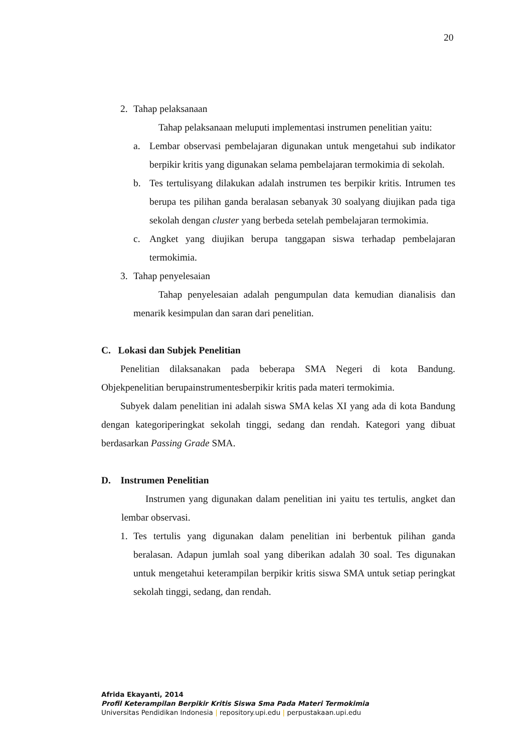20
2. Tahap pelaksanaan
Tahap pelaksanaan meluputi implementasi instrumen penelitian yaitu:
a. Lembar observasi pembelajaran digunakan untuk mengetahui sub indikator berpikir kritis yang digunakan selama pembelajaran termokimia di sekolah.
b. Tes tertulisyang dilakukan adalah instrumen tes berpikir kritis. Intrumen tes berupa tes pilihan ganda beralasan sebanyak 30 soalyang diujikan pada tiga sekolah dengan cluster yang berbeda setelah pembelajaran termokimia.
c. Angket yang diujikan berupa tanggapan siswa terhadap pembelajaran termokimia.
3. Tahap penyelesaian
Tahap penyelesaian adalah pengumpulan data kemudian dianalisis dan menarik kesimpulan dan saran dari penelitian.
C. Lokasi dan Subjek Penelitian
Penelitian dilaksanakan pada beberapa SMA Negeri di kota Bandung. Objekpenelitian berupainstrumentesberpikir kritis pada materi termokimia.
Subyek dalam penelitian ini adalah siswa SMA kelas XI yang ada di kota Bandung dengan kategoriperingkat sekolah tinggi, sedang dan rendah. Kategori yang dibuat berdasarkan Passing Grade SMA.
D. Instrumen Penelitian
Instrumen yang digunakan dalam penelitian ini yaitu tes tertulis, angket dan lembar observasi.
1. Tes tertulis yang digunakan dalam penelitian ini berbentuk pilihan ganda beralasan. Adapun jumlah soal yang diberikan adalah 30 soal. Tes digunakan untuk mengetahui keterampilan berpikir kritis siswa SMA untuk setiap peringkat sekolah tinggi, sedang, dan rendah.
Afrida Ekayanti, 2014
Profil Keterampilan Berpikir Kritis Siswa Sma Pada Materi Termokimia
Universitas Pendidikan Indonesia | repository.upi.edu | perpustakaan.upi.edu